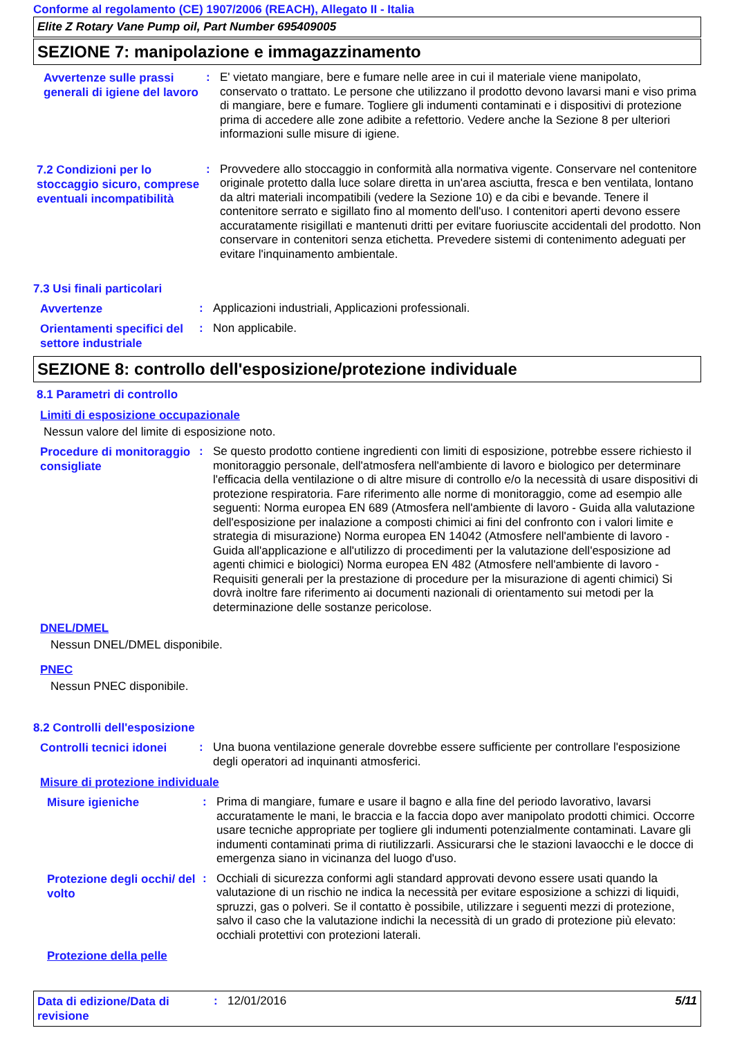Conforme al regolamento (CE) 1907/2006 (REACH), Allegato II - Italia
Elite Z Rotary Vane Pump oil, Part Number 695409005
SEZIONE 7: manipolazione e immagazzinamento
Avvertenze sulle prassi generali di igiene del lavoro
:
E' vietato mangiare, bere e fumare nelle aree in cui il materiale viene manipolato, conservato o trattato. Le persone che utilizzano il prodotto devono lavarsi mani e viso prima di mangiare, bere e fumare. Togliere gli indumenti contaminati e i dispositivi di protezione prima di accedere alle zone adibite a refettorio. Vedere anche la Sezione 8 per ulteriori informazioni sulle misure di igiene.
7.2 Condizioni per lo stoccaggio sicuro, comprese eventuali incompatibilità
:
Provvedere allo stoccaggio in conformità alla normativa vigente. Conservare nel contenitore originale protetto dalla luce solare diretta in un'area asciutta, fresca e ben ventilata, lontano da altri materiali incompatibili (vedere la Sezione 10) e da cibi e bevande. Tenere il contenitore serrato e sigillato fino al momento dell'uso. I contenitori aperti devono essere accuratamente risigillati e mantenuti dritti per evitare fuoriuscite accidentali del prodotto. Non conservare in contenitori senza etichetta. Prevedere sistemi di contenimento adeguati per evitare l'inquinamento ambientale.
7.3 Usi finali particolari
Avvertenze
:
Applicazioni industriali, Applicazioni professionali.
Orientamenti specifici del settore industriale
:
Non applicabile.
SEZIONE 8: controllo dell'esposizione/protezione individuale
8.1 Parametri di controllo
Limiti di esposizione occupazionale
Nessun valore del limite di esposizione noto.
Procedure di monitoraggio consigliate
:
Se questo prodotto contiene ingredienti con limiti di esposizione, potrebbe essere richiesto il monitoraggio personale, dell'atmosfera nell'ambiente di lavoro e biologico per determinare l'efficacia della ventilazione o di altre misure di controllo e/o la necessità di usare dispositivi di protezione respiratoria. Fare riferimento alle norme di monitoraggio, come ad esempio alle seguenti: Norma europea EN 689 (Atmosfera nell'ambiente di lavoro - Guida alla valutazione dell'esposizione per inalazione a composti chimici ai fini del confronto con i valori limite e strategia di misurazione) Norma europea EN 14042 (Atmosfere nell'ambiente di lavoro - Guida all'applicazione e all'utilizzo di procedimenti per la valutazione dell'esposizione ad agenti chimici e biologici) Norma europea EN 482 (Atmosfere nell'ambiente di lavoro - Requisiti generali per la prestazione di procedure per la misurazione di agenti chimici) Si dovrà inoltre fare riferimento ai documenti nazionali di orientamento sui metodi per la determinazione delle sostanze pericolose.
DNEL/DMEL
Nessun DNEL/DMEL disponibile.
PNEC
Nessun PNEC disponibile.
8.2 Controlli dell'esposizione
Controlli tecnici idonei
:
Una buona ventilazione generale dovrebbe essere sufficiente per controllare l'esposizione degli operatori ad inquinanti atmosferici.
Misure di protezione individuale
Misure igieniche
:
Prima di mangiare, fumare e usare il bagno e alla fine del periodo lavorativo, lavarsi accuratamente le mani, le braccia e la faccia dopo aver manipolato prodotti chimici. Occorre usare tecniche appropriate per togliere gli indumenti potenzialmente contaminati. Lavare gli indumenti contaminati prima di riutilizzarli. Assicurarsi che le stazioni lavaocchi e le docce di emergenza siano in vicinanza del luogo d'uso.
Protezione degli occhi/ del volto
:
Occhiali di sicurezza conformi agli standard approvati devono essere usati quando la valutazione di un rischio ne indica la necessità per evitare esposizione a schizzi di liquidi, spruzzi, gas o polveri. Se il contatto è possibile, utilizzare i seguenti mezzi di protezione, salvo il caso che la valutazione indichi la necessità di un grado di protezione più elevato: occhiali protettivi con protezioni laterali.
Protezione della pelle
Data di edizione/Data di revisione
:
12/01/2016
5/11